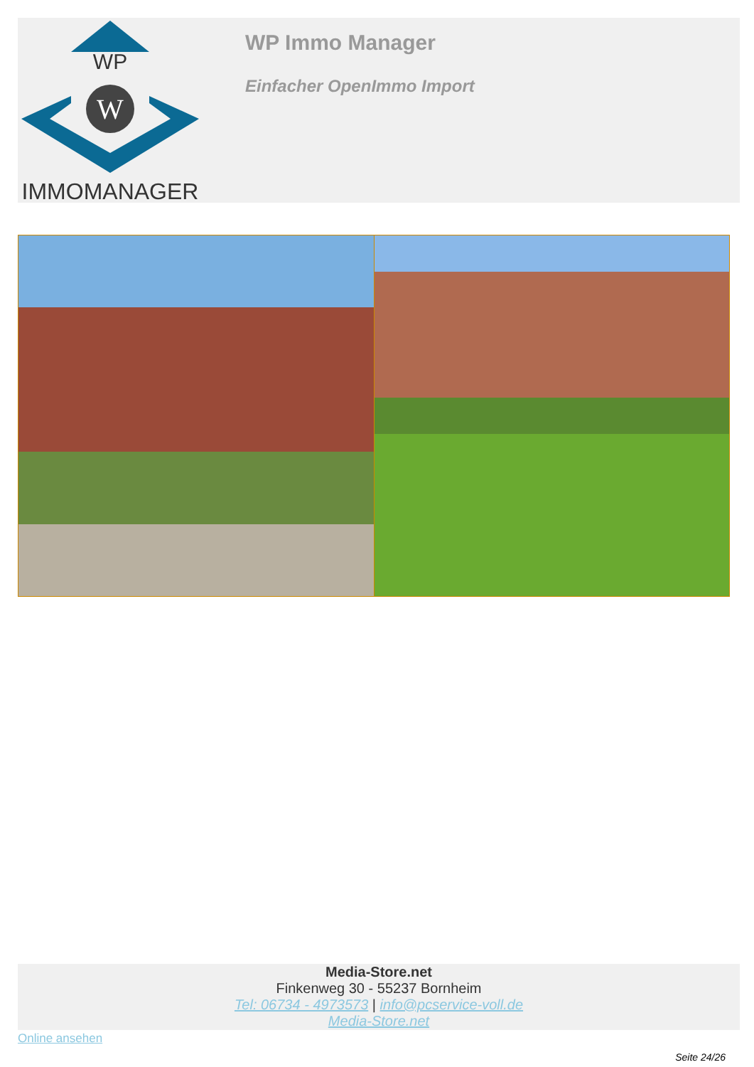WP
W
IMMOMANAGER
WP Immo Manager
Einfacher OpenImmo Import
Media-Store.net
Finkenweg 30 - 55237 Bornheim
Tel: 06734 - 4973573 | info@pcservice-voll.de
Media-Store.net
Online ansehen
Seite 24/26